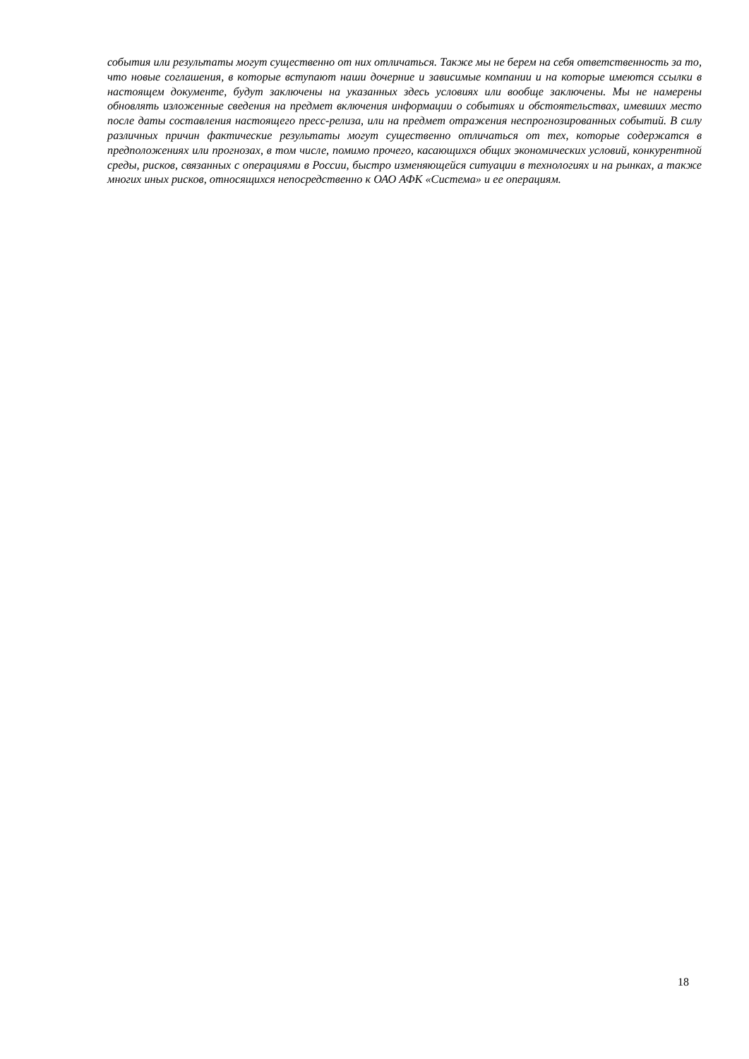события или результаты могут существенно от них отличаться. Также мы не берем на себя ответственность за то, что новые соглашения, в которые вступают наши дочерние и зависимые компании и на которые имеются ссылки в настоящем документе, будут заключены на указанных здесь условиях или вообще заключены. Мы не намерены обновлять изложенные сведения на предмет включения информации о событиях и обстоятельствах, имевших место после даты составления настоящего пресс-релиза, или на предмет отражения неспрогнозированных событий. В силу различных причин фактические результаты могут существенно отличаться от тех, которые содержатся в предположениях или прогнозах, в том числе, помимо прочего, касающихся общих экономических условий, конкурентной среды, рисков, связанных с операциями в России, быстро изменяющейся ситуации в технологиях и на рынках, а также многих иных рисков, относящихся непосредственно к ОАО АФК «Система» и ее операциям.
18